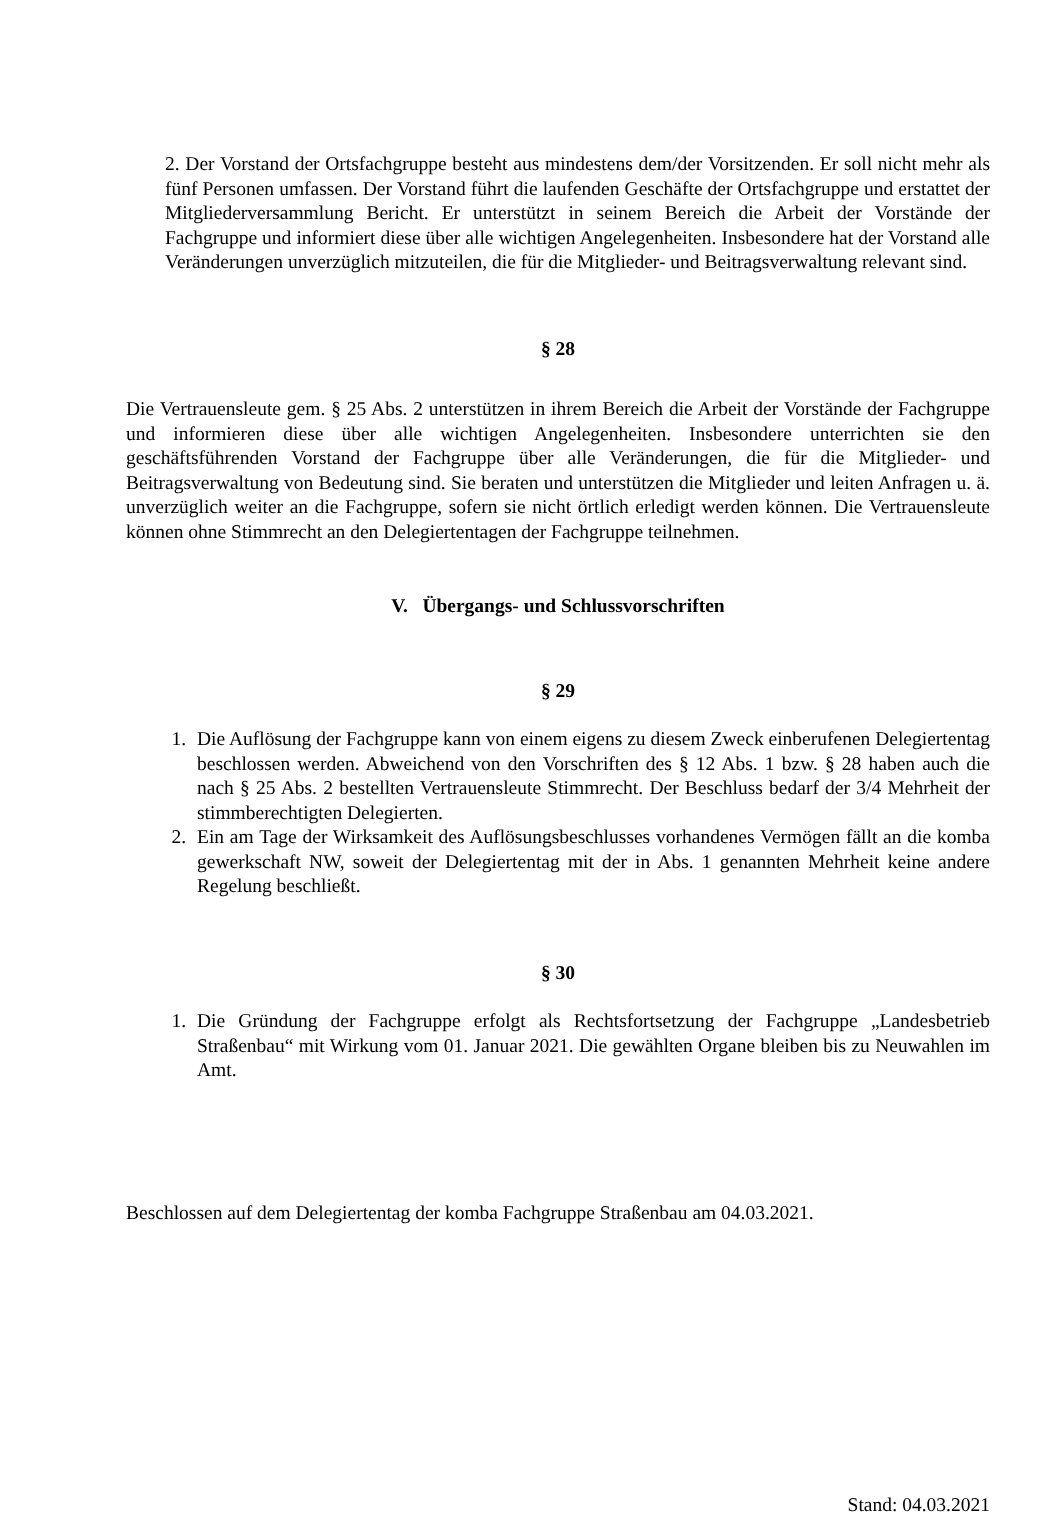2. Der Vorstand der Ortsfachgruppe besteht aus mindestens dem/der Vorsitzenden. Er soll nicht mehr als fünf Personen umfassen. Der Vorstand führt die laufenden Geschäfte der Ortsfachgruppe und erstattet der Mitgliederversammlung Bericht. Er unterstützt in seinem Bereich die Arbeit der Vorstände der Fachgruppe und informiert diese über alle wichtigen Angelegenheiten. Insbesondere hat der Vorstand alle Veränderungen unverzüglich mitzuteilen, die für die Mitglieder- und Beitragsverwaltung relevant sind.
§ 28
Die Vertrauensleute gem. § 25 Abs. 2 unterstützen in ihrem Bereich die Arbeit der Vorstände der Fachgruppe und informieren diese über alle wichtigen Angelegenheiten. Insbesondere unterrichten sie den geschäftsführenden Vorstand der Fachgruppe über alle Veränderungen, die für die Mitglieder- und Beitragsverwaltung von Bedeutung sind. Sie beraten und unterstützen die Mitglieder und leiten Anfragen u. ä. unverzüglich weiter an die Fachgruppe, sofern sie nicht örtlich erledigt werden können. Die Vertrauensleute können ohne Stimmrecht an den Delegiertentagen der Fachgruppe teilnehmen.
V. Übergangs- und Schlussvorschriften
§ 29
1. Die Auflösung der Fachgruppe kann von einem eigens zu diesem Zweck einberufenen Delegiertentag beschlossen werden. Abweichend von den Vorschriften des § 12 Abs. 1 bzw. § 28 haben auch die nach § 25 Abs. 2 bestellten Vertrauensleute Stimmrecht. Der Beschluss bedarf der 3/4 Mehrheit der stimmberechtigten Delegierten.
2. Ein am Tage der Wirksamkeit des Auflösungsbeschlusses vorhandenes Vermögen fällt an die komba gewerkschaft NW, soweit der Delegiertentag mit der in Abs. 1 genannten Mehrheit keine andere Regelung beschließt.
§ 30
1. Die Gründung der Fachgruppe erfolgt als Rechtsfortsetzung der Fachgruppe „Landesbetrieb Straßenbau“ mit Wirkung vom 01. Januar 2021. Die gewählten Organe bleiben bis zu Neuwahlen im Amt.
Beschlossen auf dem Delegiertentag der komba Fachgruppe Straßenbau am 04.03.2021.
Stand: 04.03.2021